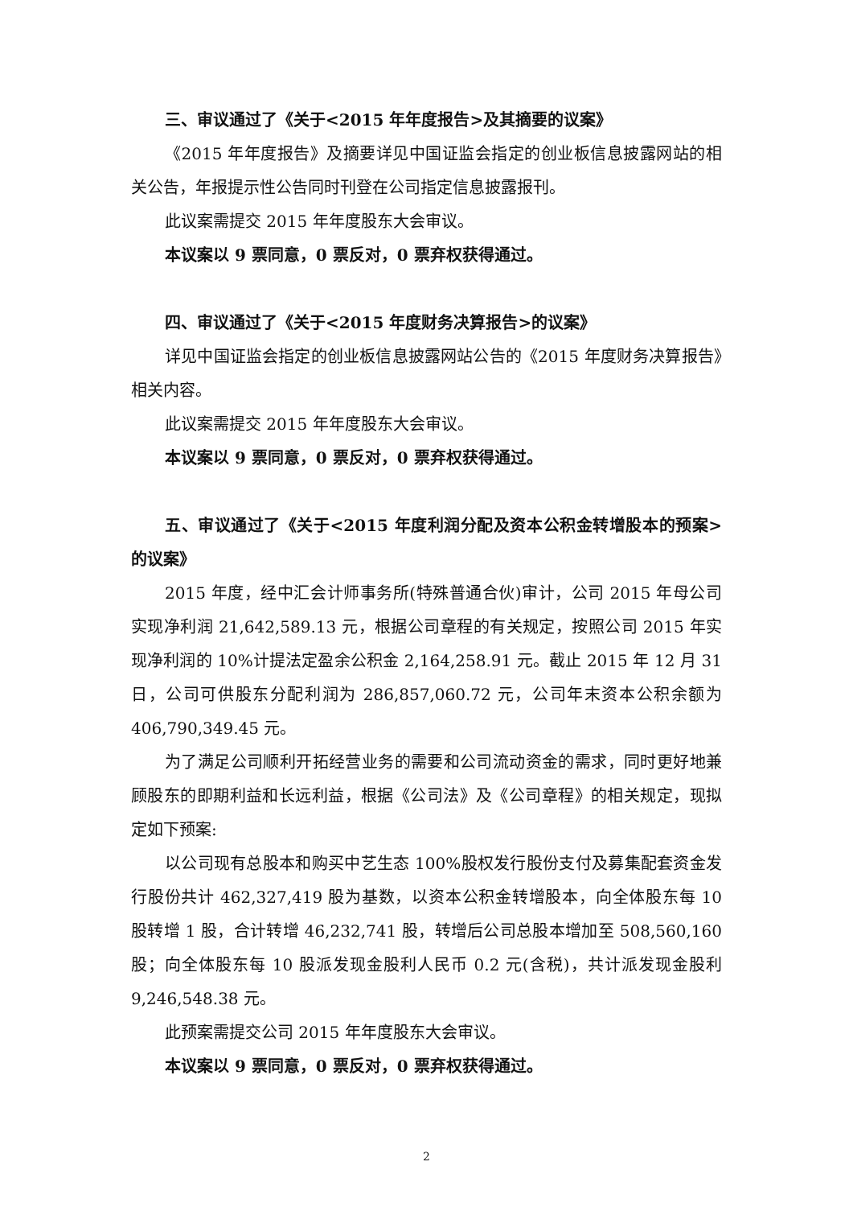三、审议通过了《关于<2015 年年度报告>及其摘要的议案》
《2015 年年度报告》及摘要详见中国证监会指定的创业板信息披露网站的相关公告，年报提示性公告同时刊登在公司指定信息披露报刊。
此议案需提交 2015 年年度股东大会审议。
本议案以 9 票同意，0 票反对，0 票弃权获得通过。
四、审议通过了《关于<2015 年度财务决算报告>的议案》
详见中国证监会指定的创业板信息披露网站公告的《2015 年度财务决算报告》相关内容。
此议案需提交 2015 年年度股东大会审议。
本议案以 9 票同意，0 票反对，0 票弃权获得通过。
五、审议通过了《关于<2015 年度利润分配及资本公积金转增股本的预案>的议案》
2015 年度，经中汇会计师事务所(特殊普通合伙)审计，公司 2015 年母公司实现净利润 21,642,589.13 元，根据公司章程的有关规定，按照公司 2015 年实现净利润的 10%计提法定盈余公积金 2,164,258.91 元。截止 2015 年 12 月 31 日，公司可供股东分配利润为 286,857,060.72 元，公司年末资本公积余额为 406,790,349.45 元。
为了满足公司顺利开拓经营业务的需要和公司流动资金的需求，同时更好地兼顾股东的即期利益和长远利益，根据《公司法》及《公司章程》的相关规定，现拟定如下预案:
以公司现有总股本和购买中艺生态 100%股权发行股份支付及募集配套资金发行股份共计 462,327,419 股为基数，以资本公积金转增股本，向全体股东每 10 股转增 1 股，合计转增 46,232,741 股，转增后公司总股本增加至 508,560,160 股；向全体股东每 10 股派发现金股利人民币 0.2 元(含税)，共计派发现金股利 9,246,548.38 元。
此预案需提交公司 2015 年年度股东大会审议。
本议案以 9 票同意，0 票反对，0 票弃权获得通过。
2